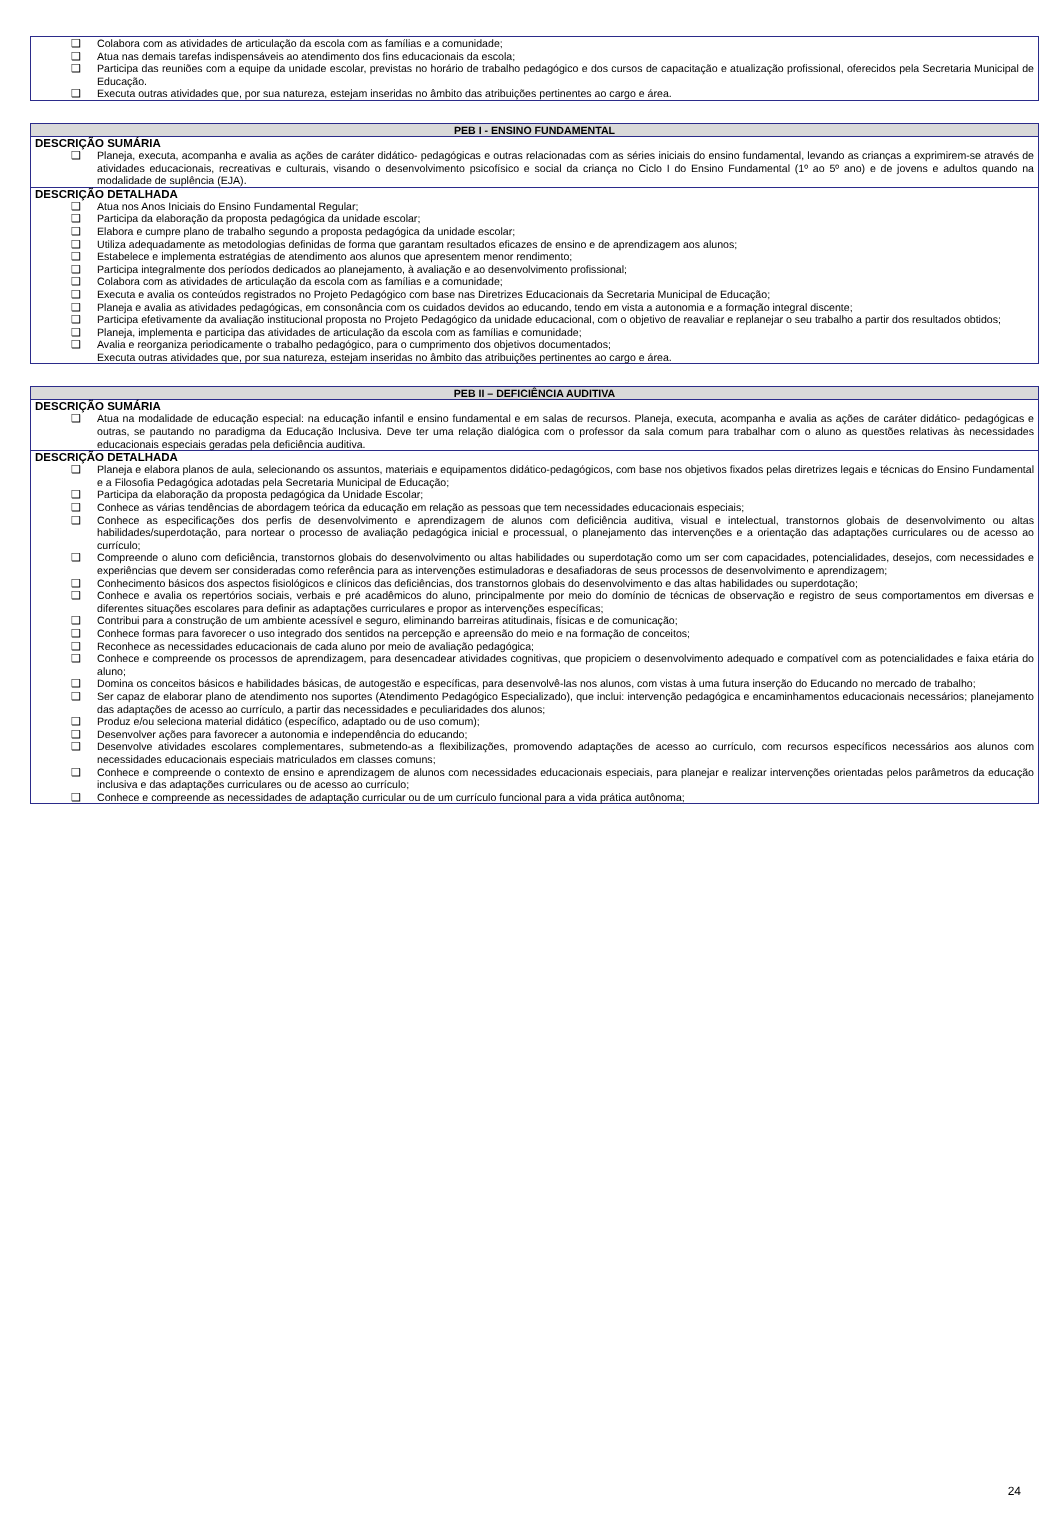| ❑ Colabora com as atividades de articulação da escola com as famílias e a comunidade; ❑ Atua nas demais tarefas indispensáveis ao atendimento dos fins educacionais da escola; ❑ Participa das reuniões com a equipe da unidade escolar, previstas no horário de trabalho pedagógico e dos cursos de capacitação e atualização profissional, oferecidos pela Secretaria Municipal de Educação. ❑ Executa outras atividades que, por sua natureza, estejam inseridas no âmbito das atribuições pertinentes ao cargo e área. |
| PEB I - ENSINO FUNDAMENTAL |
| --- |
| DESCRIÇÃO SUMÁRIA ❑ Planeja, executa, acompanha e avalia as ações de caráter didático- pedagógicas e outras relacionadas com as séries iniciais do ensino fundamental, levando as crianças a exprimirem-se através de atividades educacionais, recreativas e culturais, visando o desenvolvimento psicofísico e social da criança no Ciclo I do Ensino Fundamental (1º ao 5º ano) e de jovens e adultos quando na modalidade de suplência (EJA). |
| DESCRIÇÃO DETALHADA ❑ Atua nos Anos Iniciais do Ensino Fundamental Regular; ❑ Participa da elaboração da proposta pedagógica da unidade escolar; ❑ Elabora e cumpre plano de trabalho segundo a proposta pedagógica da unidade escolar; ❑ Utiliza adequadamente as metodologias definidas de forma que garantam resultados eficazes de ensino e de aprendizagem aos alunos; ❑ Estabelece e implementa estratégias de atendimento aos alunos que apresentem menor rendimento; ❑ Participa integralmente dos períodos dedicados ao planejamento, à avaliação e ao desenvolvimento profissional; ❑ Colabora com as atividades de articulação da escola com as famílias e a comunidade; ❑ Executa e avalia os conteúdos registrados no Projeto Pedagógico com base nas Diretrizes Educacionais da Secretaria Municipal de Educação; ❑ Planeja e avalia as atividades pedagógicas, em consonância com os cuidados devidos ao educando, tendo em vista a autonomia e a formação integral discente; ❑ Participa efetivamente da avaliação institucional proposta no Projeto Pedagógico da unidade educacional, com o objetivo de reavaliar e replanejar o seu trabalho a partir dos resultados obtidos; ❑ Planeja, implementa e participa das atividades de articulação da escola com as famílias e comunidade; ❑ Avalia e reorganiza periodicamente o trabalho pedagógico, para o cumprimento dos objetivos documentados; Executa outras atividades que, por sua natureza, estejam inseridas no âmbito das atribuições pertinentes ao cargo e área. |
| PEB II – DEFICIÊNCIA AUDITIVA |
| --- |
| DESCRIÇÃO SUMÁRIA ❑ Atua na modalidade de educação especial: na educação infantil e ensino fundamental e em salas de recursos. Planeja, executa, acompanha e avalia as ações de caráter didático- pedagógicas e outras, se pautando no paradigma da Educação Inclusiva. Deve ter uma relação dialógica com o professor da sala comum para trabalhar com o aluno as questões relativas às necessidades educacionais especiais geradas pela deficiência auditiva. |
| DESCRIÇÃO DETALHADA ❑ Planeja e elabora planos de aula, selecionando os assuntos, materiais e equipamentos didático-pedagógicos, com base nos objetivos fixados pelas diretrizes legais e técnicas do Ensino Fundamental e a Filosofia Pedagógica adotadas pela Secretaria Municipal de Educação; ❑ Participa da elaboração da proposta pedagógica da Unidade Escolar; ❑ Conhece as várias tendências de abordagem teórica da educação em relação as pessoas que tem necessidades educacionais especiais; ❑ Conhece as especificações dos perfis de desenvolvimento e aprendizagem de alunos com deficiência auditiva, visual e intelectual, transtornos globais de desenvolvimento ou altas habilidades/superdotação, para nortear o processo de avaliação pedagógica inicial e processual, o planejamento das intervenções e a orientação das adaptações curriculares ou de acesso ao currículo; ❑ Compreende o aluno com deficiência, transtornos globais do desenvolvimento ou altas habilidades ou superdotação como um ser com capacidades, potencialidades, desejos, com necessidades e experiências que devem ser consideradas como referência para as intervenções estimuladoras e desafiadoras de seus processos de desenvolvimento e aprendizagem; ❑ Conhecimento básicos dos aspectos fisiológicos e clínicos das deficiências, dos transtornos globais do desenvolvimento e das altas habilidades ou superdotação; ❑ Conhece e avalia os repertórios sociais, verbais e pré acadêmicos do aluno, principalmente por meio do domínio de técnicas de observação e registro de seus comportamentos em diversas e diferentes situações escolares para definir as adaptações curriculares e propor as intervenções específicas; ❑ Contribui para a construção de um ambiente acessível e seguro, eliminando barreiras atitudinais, físicas e de comunicação; ❑ Conhece formas para favorecer o uso integrado dos sentidos na percepção e apreensão do meio e na formação de conceitos; ❑ Reconhece as necessidades educacionais de cada aluno por meio de avaliação pedagógica; ❑ Conhece e compreende os processos de aprendizagem, para desencadear atividades cognitivas, que propiciem o desenvolvimento adequado e compatível com as potencialidades e faixa etária do aluno; ❑ Domina os conceitos básicos e habilidades básicas, de autogestão e específicas, para desenvolvê-las nos alunos, com vistas à uma futura inserção do Educando no mercado de trabalho; ❑ Ser capaz de elaborar plano de atendimento nos suportes (Atendimento Pedagógico Especializado), que inclui: intervenção pedagógica e encaminhamentos educacionais necessários; planejamento das adaptações de acesso ao currículo, a partir das necessidades e peculiaridades dos alunos; ❑ Produz e/ou seleciona material didático (específico, adaptado ou de uso comum); ❑ Desenvolver ações para favorecer a autonomia e independência do educando; ❑ Desenvolve atividades escolares complementares, submetendo-as a flexibilizações, promovendo adaptações de acesso ao currículo, com recursos específicos necessários aos alunos com necessidades educacionais especiais matriculados em classes comuns; ❑ Conhece e compreende o contexto de ensino e aprendizagem de alunos com necessidades educacionais especiais, para planejar e realizar intervenções orientadas pelos parâmetros da educação inclusiva e das adaptações curriculares ou de acesso ao currículo; ❑ Conhece e compreende as necessidades de adaptação curricular ou de um currículo funcional para a vida prática autônoma; |
24